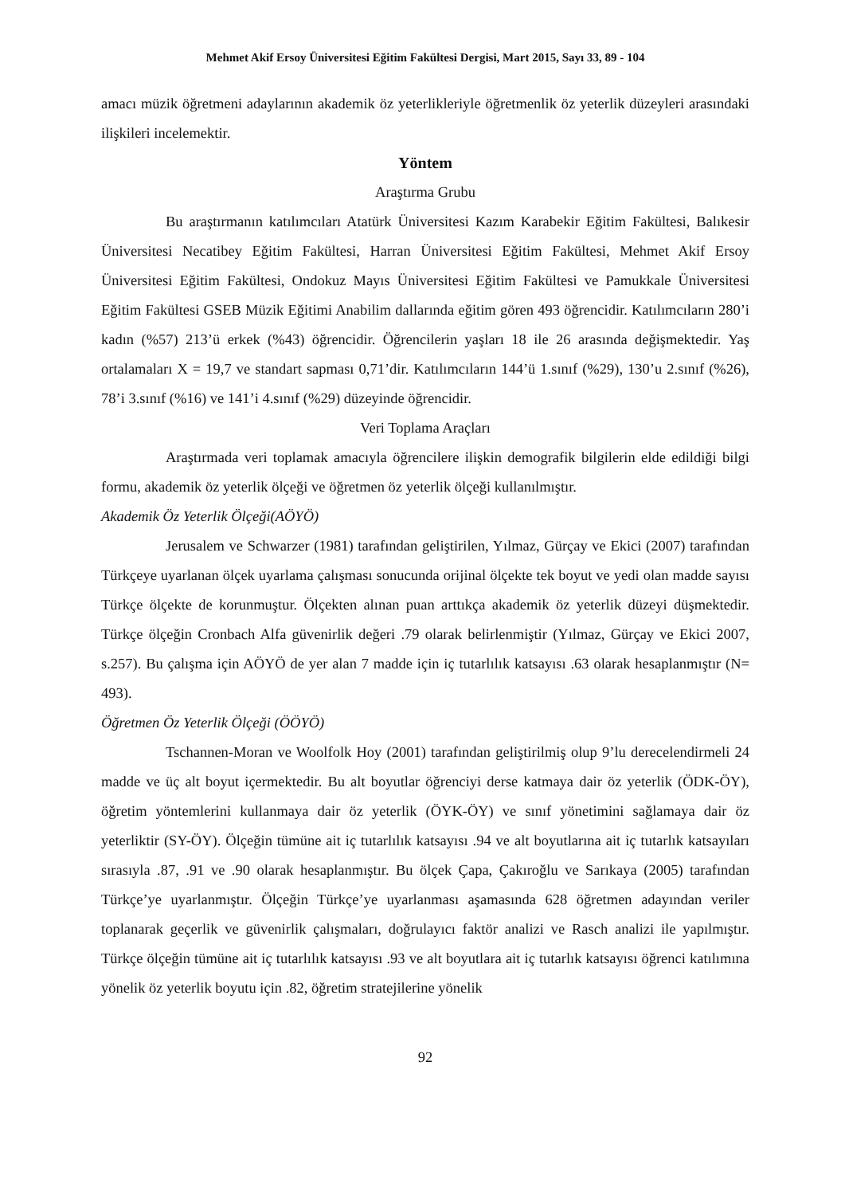Mehmet Akif Ersoy Üniversitesi Eğitim Fakültesi Dergisi, Mart 2015, Sayı 33, 89 - 104
amacı müzik öğretmeni adaylarının akademik öz yeterlikleriyle öğretmenlik öz yeterlik düzeyleri arasındaki ilişkileri incelemektir.
Yöntem
Araştırma Grubu
Bu araştırmanın katılımcıları Atatürk Üniversitesi Kazım Karabekir Eğitim Fakültesi, Balıkesir Üniversitesi Necatibey Eğitim Fakültesi, Harran Üniversitesi Eğitim Fakültesi, Mehmet Akif Ersoy Üniversitesi Eğitim Fakültesi, Ondokuz Mayıs Üniversitesi Eğitim Fakültesi ve Pamukkale Üniversitesi Eğitim Fakültesi GSEB Müzik Eğitimi Anabilim dallarında eğitim gören 493 öğrencidir. Katılımcıların 280’i kadın (%57) 213’ü erkek (%43) öğrencidir. Öğrencilerin yaşları 18 ile 26 arasında değişmektedir. Yaş ortalamaları X = 19,7 ve standart sapması 0,71’dir. Katılımcıların 144’ü 1.sınıf (%29), 130’u 2.sınıf (%26), 78’i 3.sınıf (%16) ve 141’i 4.sınıf (%29) düzeyinde öğrencidir.
Veri Toplama Araçları
Araştırmada veri toplamak amacıyla öğrencilere ilişkin demografik bilgilerin elde edildiği bilgi formu, akademik öz yeterlik ölçeği ve öğretmen öz yeterlik ölçeği kullanılmıştır.
Akademik Öz Yeterlik Ölçeği(AÖYÖ)
Jerusalem ve Schwarzer (1981) tarafından geliştirilen, Yılmaz, Gürçay ve Ekici (2007) tarafından Türkçeye uyarlanan ölçek uyarlama çalışması sonucunda orijinal ölçekte tek boyut ve yedi olan madde sayısı Türkçe ölçekte de korunmuştur. Ölçekten alınan puan arttıkça akademik öz yeterlik düzeyi düşmektedir. Türkçe ölçeğin Cronbach Alfa güvenirlik değeri .79 olarak belirlenmiştir (Yılmaz, Gürçay ve Ekici 2007, s.257). Bu çalışma için AÖYÖ de yer alan 7 madde için iç tutarlılık katsayısı .63 olarak hesaplanmıştır (N= 493).
Öğretmen Öz Yeterlik Ölçeği (ÖÖYÖ)
Tschannen-Moran ve Woolfolk Hoy (2001) tarafından geliştirilmiş olup 9’lu derecelendirmeli 24 madde ve üç alt boyut içermektedir. Bu alt boyutlar öğrenciyi derse katmaya dair öz yeterlik (ÖDK-ÖY), öğretim yöntemlerini kullanmaya dair öz yeterlik (ÖYK-ÖY) ve sınıf yönetimini sağlamaya dair öz yeterliktir (SY-ÖY). Ölçeğin tümüne ait iç tutarlılık katsayısı .94 ve alt boyutlarına ait iç tutarlık katsayıları sırasıyla .87, .91 ve .90 olarak hesaplanmıştır. Bu ölçek Çapa, Çakıroğlu ve Sarıkaya (2005) tarafından Türkçe’ye uyarlanmıştır. Ölçeğin Türkçe’ye uyarlanması aşamasında 628 öğretmen adayından veriler toplanarak geçerlik ve güvenirlik çalışmaları, doğrulayıcı faktör analizi ve Rasch analizi ile yapılmıştır. Türkçe ölçeğin tümüne ait iç tutarlılık katsayısı .93 ve alt boyutlara ait iç tutarlık katsayısı öğrenci katılımına yönelik öz yeterlik boyutu için .82, öğretim stratejilerine yönelik
92